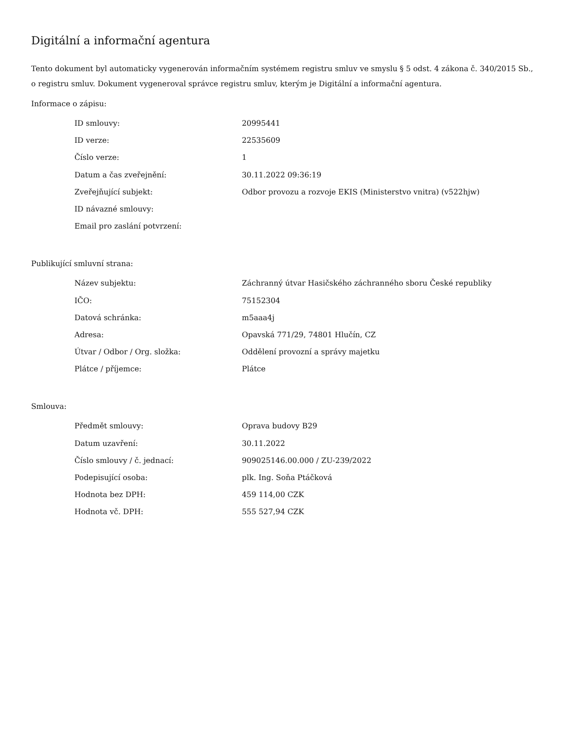Digitální a informační agentura
Tento dokument byl automaticky vygenerován informačním systémem registru smluv ve smyslu § 5 odst. 4 zákona č. 340/2015 Sb., o registru smluv. Dokument vygeneroval správce registru smluv, kterým je Digitální a informační agentura.
Informace o zápisu:
| ID smlouvy: | 20995441 |
| ID verze: | 22535609 |
| Číslo verze: | 1 |
| Datum a čas zveřejnění: | 30.11.2022 09:36:19 |
| Zveřejňující subjekt: | Odbor provozu a rozvoje EKIS (Ministerstvo vnitra) (v522hjw) |
| ID návazné smlouvy: | |
| Email pro zaslání potvrzení: | |
Publikující smluvní strana:
| Název subjektu: | Záchranný útvar Hasičského záchranného sboru České republiky |
| IČO: | 75152304 |
| Datová schránka: | m5aaa4j |
| Adresa: | Opavská 771/29, 74801 Hlučín, CZ |
| Útvar / Odbor / Org. složka: | Oddělení provozní a správy majetku |
| Plátce / příjemce: | Plátce |
Smlouva:
| Předmět smlouvy: | Oprava budovy B29 |
| Datum uzavření: | 30.11.2022 |
| Číslo smlouvy / č. jednací: | 909025146.00.000 / ZU-239/2022 |
| Podepisující osoba: | plk. Ing. Soňa Ptáčková |
| Hodnota bez DPH: | 459 114,00 CZK |
| Hodnota vč. DPH: | 555 527,94 CZK |